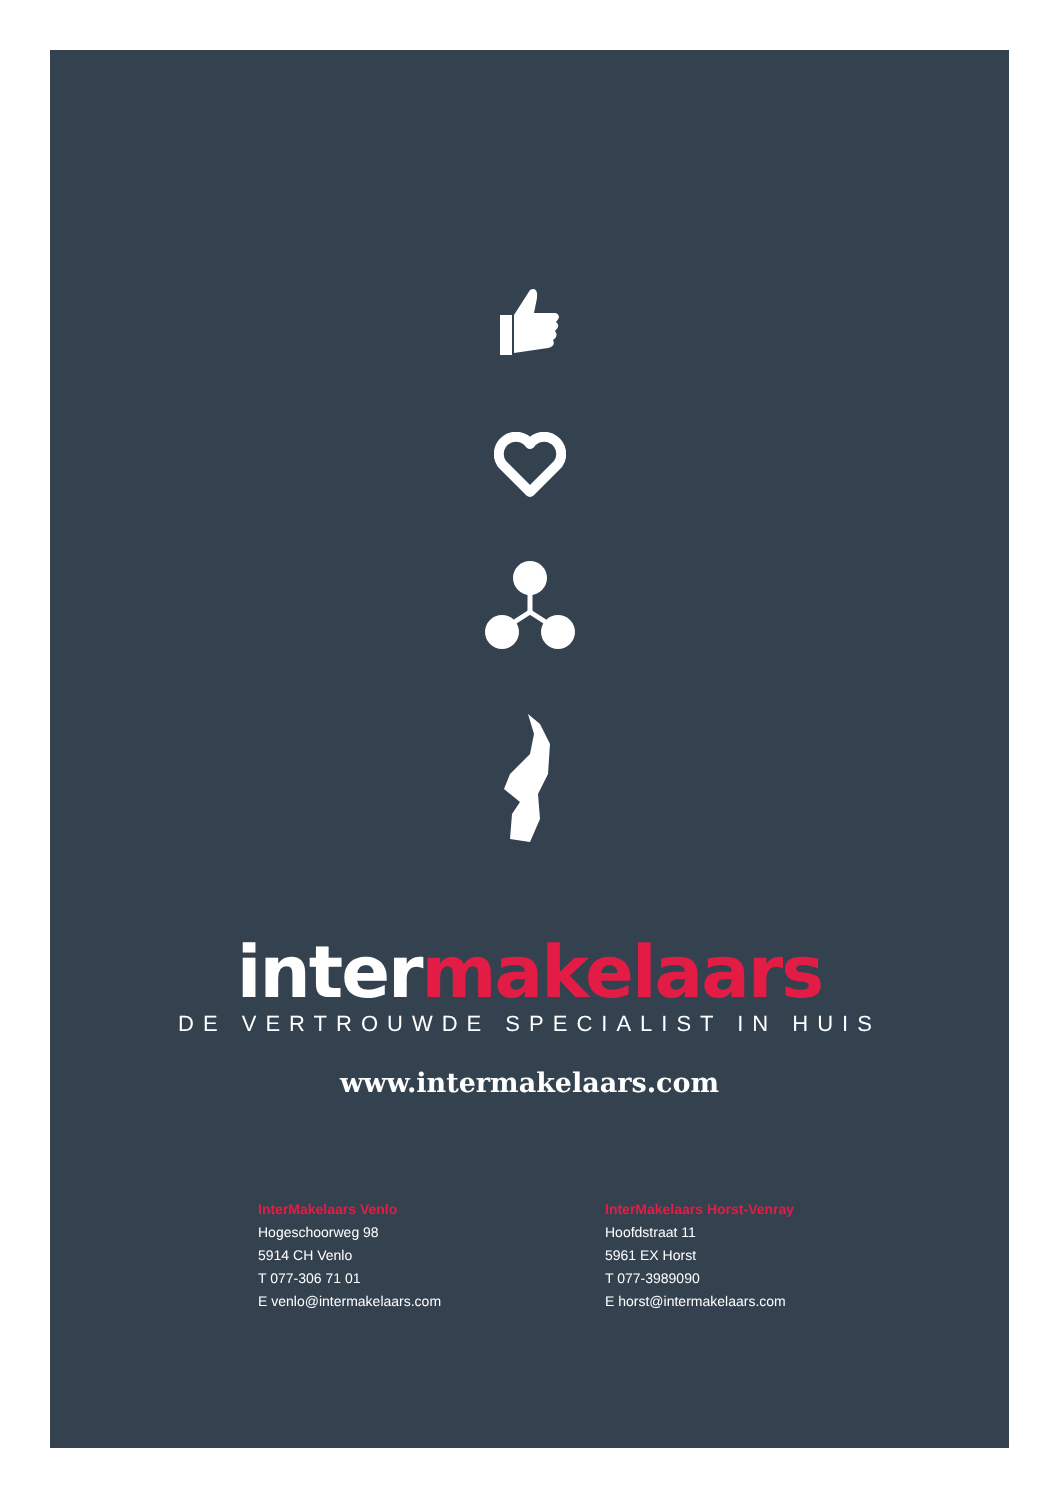intermakelaars
DE VERTROUWDE SPECIALIST IN HUIS
www.intermakelaars.com
InterMakelaars Venlo
Hogeschoorweg 98
5914 CH Venlo
T 077-306 71 01
E venlo@intermakelaars.com
InterMakelaars Horst-Venray
Hoofdstraat 11
5961 EX Horst
T 077-3989090
E horst@intermakelaars.com